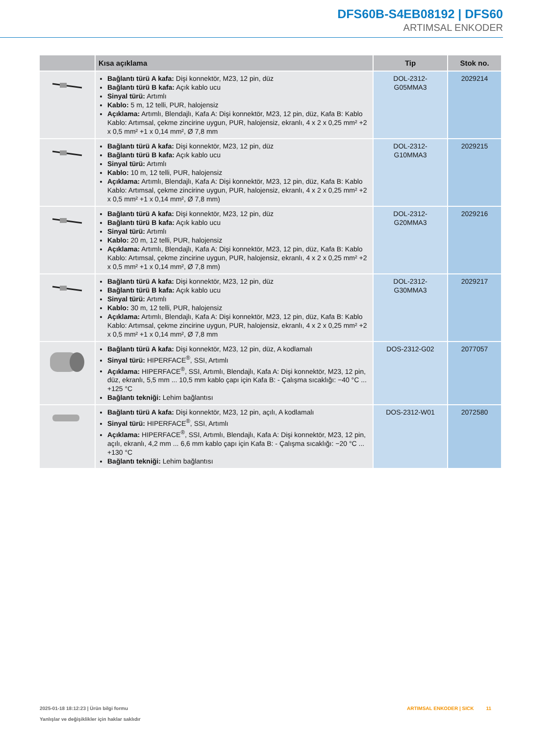DFS60B-S4EB08192 | DFS60
ARTIMSAL ENKODER
| | Kısa açıklama | Tip | Stok no. |
| --- | --- | --- | --- |
| | Bağlantı türü A kafa: Dişi konnektör, M23, 12 pin, düz Bağlantı türü B kafa: Açık kablo ucu Sinyal türü: Artımlı Kablo: 5 m, 12 telli, PUR, halojensiz Açıklama: Artımlı, Blendajlı, Kafa A: Dişi konnektör, M23, 12 pin, düz, Kafa B: Kablo Kablo: Artımsal, çekme zincirine uygun, PUR, halojensiz, ekranlı, 4 x 2 x 0,25 mm² +2 x 0,5 mm² +1 x 0,14 mm², Ø 7,8 mm | DOL-2312- G05MMA3 | 2029214 |
| | Bağlantı türü A kafa: Dişi konnektör, M23, 12 pin, düz Bağlantı türü B kafa: Açık kablo ucu Sinyal türü: Artımlı Kablo: 10 m, 12 telli, PUR, halojensiz Açıklama: Artımlı, Blendajlı, Kafa A: Dişi konnektör, M23, 12 pin, düz, Kafa B: Kablo Kablo: Artımsal, çekme zincirine uygun, PUR, halojensiz, ekranlı, 4 x 2 x 0,25 mm² +2 x 0,5 mm² +1 x 0,14 mm², Ø 7,8 mm) | DOL-2312- G10MMA3 | 2029215 |
| | Bağlantı türü A kafa: Dişi konnektör, M23, 12 pin, düz Bağlantı türü B kafa: Açık kablo ucu Sinyal türü: Artımlı Kablo: 20 m, 12 telli, PUR, halojensiz Açıklama: Artımlı, Blendajlı, Kafa A: Dişi konnektör, M23, 12 pin, düz, Kafa B: Kablo Kablo: Artımsal, çekme zincirine uygun, PUR, halojensiz, ekranlı, 4 x 2 x 0,25 mm² +2 x 0,5 mm² +1 x 0,14 mm², Ø 7,8 mm) | DOL-2312- G20MMA3 | 2029216 |
| | Bağlantı türü A kafa: Dişi konnektör, M23, 12 pin, düz Bağlantı türü B kafa: Açık kablo ucu Sinyal türü: Artımlı Kablo: 30 m, 12 telli, PUR, halojensiz Açıklama: Artımlı, Blendajlı, Kafa A: Dişi konnektör, M23, 12 pin, düz, Kafa B: Kablo Kablo: Artımsal, çekme zincirine uygun, PUR, halojensiz, ekranlı, 4 x 2 x 0,25 mm² +2 x 0,5 mm² +1 x 0,14 mm², Ø 7,8 mm | DOL-2312- G30MMA3 | 2029217 |
| | Bağlantı türü A kafa: Dişi konnektör, M23, 12 pin, düz, A kodlamalı Sinyal türü: HIPERFACE<sup>®</sup>, SSI, Artımlı Açıklama: HIPERFACE<sup>®</sup>, SSI, Artımlı, Blendajlı, Kafa A: Dişi konnektör, M23, 12 pin, düz, ekranlı, 5,5 mm ... 10,5 mm kablo çapı için Kafa B: - Çalışma sıcaklığı: −40 °C ... +125 °C Bağlantı tekniği: Lehim bağlantısı | DOS-2312-G02 | 2077057 |
| | Bağlantı türü A kafa: Dişi konnektör, M23, 12 pin, açılı, A kodlamalı Sinyal türü: HIPERFACE<sup>®</sup>, SSI, Artımlı Açıklama: HIPERFACE<sup>®</sup>, SSI, Artımlı, Blendajlı, Kafa A: Dişi konnektör, M23, 12 pin, açılı, ekranlı, 4,2 mm ... 6,6 mm kablo çapı için Kafa B: - Çalışma sıcaklığı: −20 °C ... +130 °C Bağlantı tekniği: Lehim bağlantısı | DOS-2312-W01 | 2072580 |
2025-01-18 18:12:23 | Ürün bilgi formu
Yanlışlar ve değişiklikler için haklar saklıdır
ARTIMSAL ENKODER | SICK 11